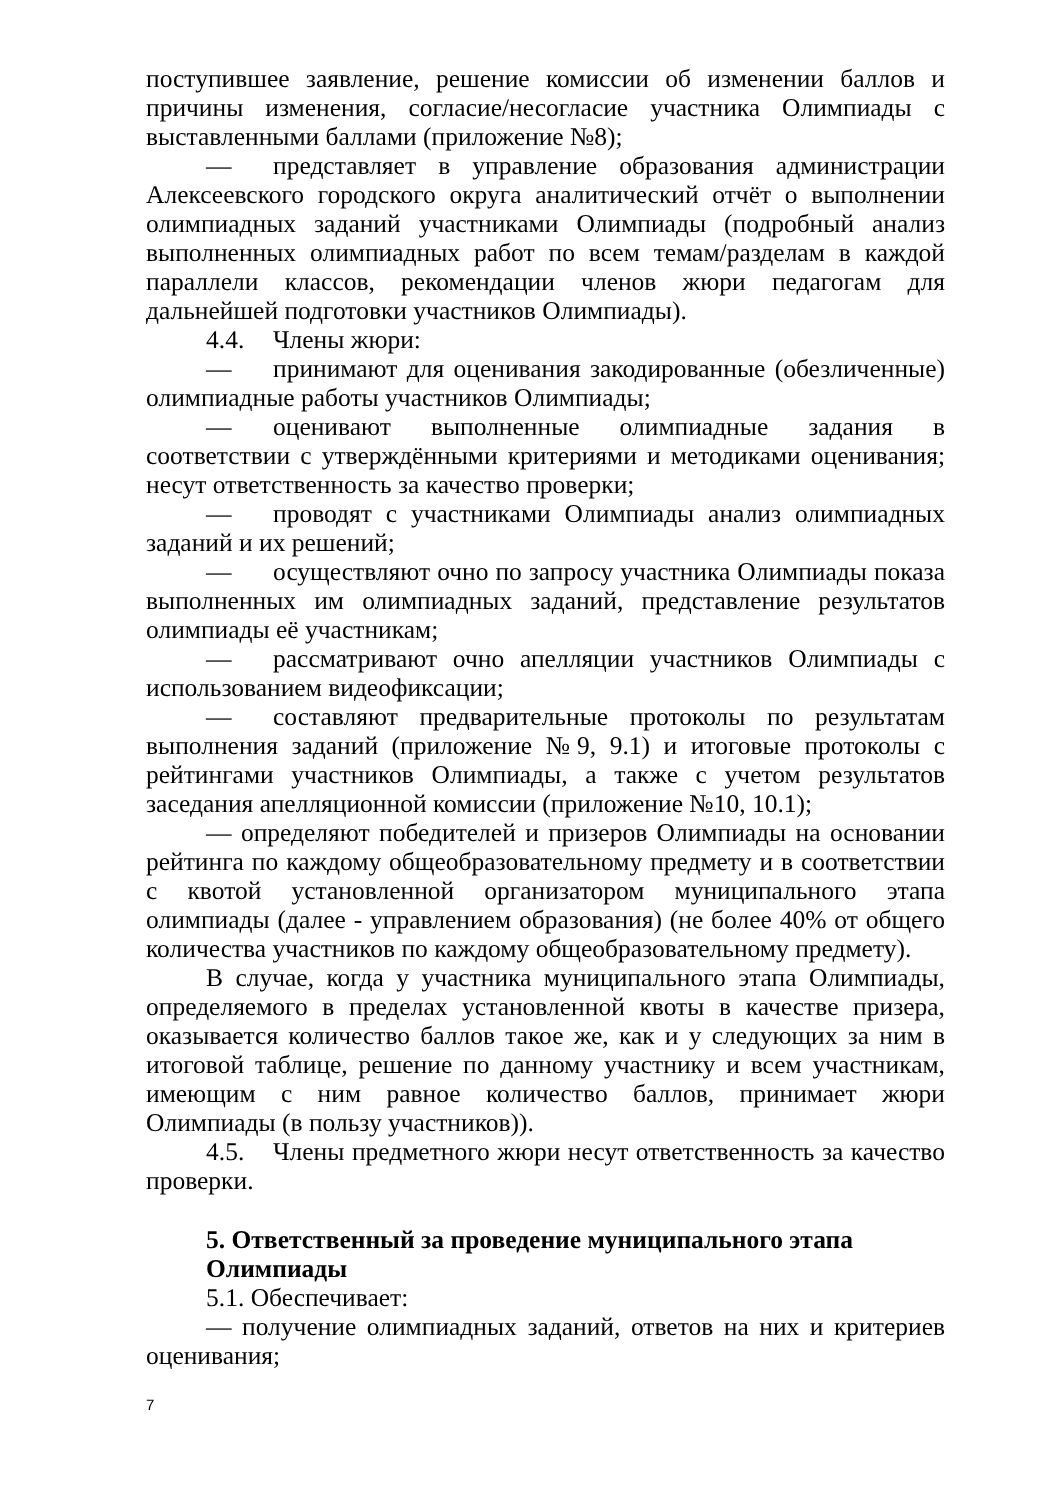поступившее заявление, решение комиссии об изменении баллов и причины изменения, согласие/несогласие участника Олимпиады с выставленными баллами (приложение №8);
— представляет в управление образования администрации Алексеевского городского округа аналитический отчёт о выполнении олимпиадных заданий участниками Олимпиады (подробный анализ выполненных олимпиадных работ по всем темам/разделам в каждой параллели классов, рекомендации членов жюри педагогам для дальнейшей подготовки участников Олимпиады).
4.4. Члены жюри:
— принимают для оценивания закодированные (обезличенные) олимпиадные работы участников Олимпиады;
— оценивают выполненные олимпиадные задания в соответствии с утверждёнными критериями и методиками оценивания; несут ответственность за качество проверки;
— проводят с участниками Олимпиады анализ олимпиадных заданий и их решений;
— осуществляют очно по запросу участника Олимпиады показа выполненных им олимпиадных заданий, представление результатов олимпиады её участникам;
— рассматривают очно апелляции участников Олимпиады с использованием видеофиксации;
— составляют предварительные протоколы по результатам выполнения заданий (приложение №9, 9.1) и итоговые протоколы с рейтингами участников Олимпиады, а также с учетом результатов заседания апелляционной комиссии (приложение №10, 10.1);
— определяют победителей и призеров Олимпиады на основании рейтинга по каждому общеобразовательному предмету и в соответствии с квотой установленной организатором муниципального этапа олимпиады (далее - управлением образования) (не более 40% от общего количества участников по каждому общеобразовательному предмету).
В случае, когда у участника муниципального этапа Олимпиады, определяемого в пределах установленной квоты в качестве призера, оказывается количество баллов такое же, как и у следующих за ним в итоговой таблице, решение по данному участнику и всем участникам, имеющим с ним равное количество баллов, принимает жюри Олимпиады (в пользу участников)).
4.5. Члены предметного жюри несут ответственность за качество проверки.
5. Ответственный за проведение муниципального этапа Олимпиады
5.1. Обеспечивает:
— получение олимпиадных заданий, ответов на них и критериев оценивания;
7